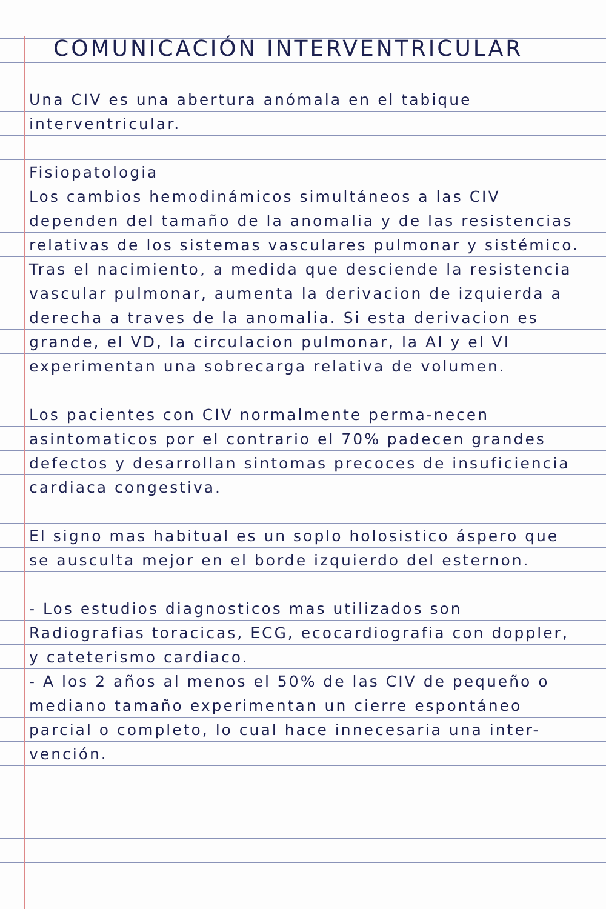COMUNICACIÓN INTERVENTRICULAR
Una CIV es una abertura anómala en el tabique interventricular.
Fisiopatologia
Los cambios hemodinámicos simultáneos a las CIV dependen del tamaño de la anomalia y de las resistencias relativas de los sistemas vasculares pulmonar y sistémico. Tras el nacimiento, a medida que desciende la resistencia vascular pulmonar, aumenta la derivacion de izquierda a derecha a traves de la anomalia. Si esta derivacion es grande, el VD, la circulacion pulmonar, la AI y el VI experimentan una sobrecarga relativa de volumen.
Los pacientes con CIV normalmente perma-necen asintomaticos por el contrario el 70% padecen grandes defectos y desarrollan sintomas precoces de insuficiencia cardiaca congestiva.
El signo mas habitual es un soplo holosistico áspero que se ausculta mejor en el borde izquierdo del esternon.
- Los estudios diagnosticos mas utilizados son Radiografias toracicas, ECG, ecocardiografia con doppler, y cateterismo cardiaco.
- A los 2 años al menos el 50% de las CIV de pequeño o mediano tamaño experimentan un cierre espontáneo parcial o completo, lo cual hace innecesaria una inter-vención.